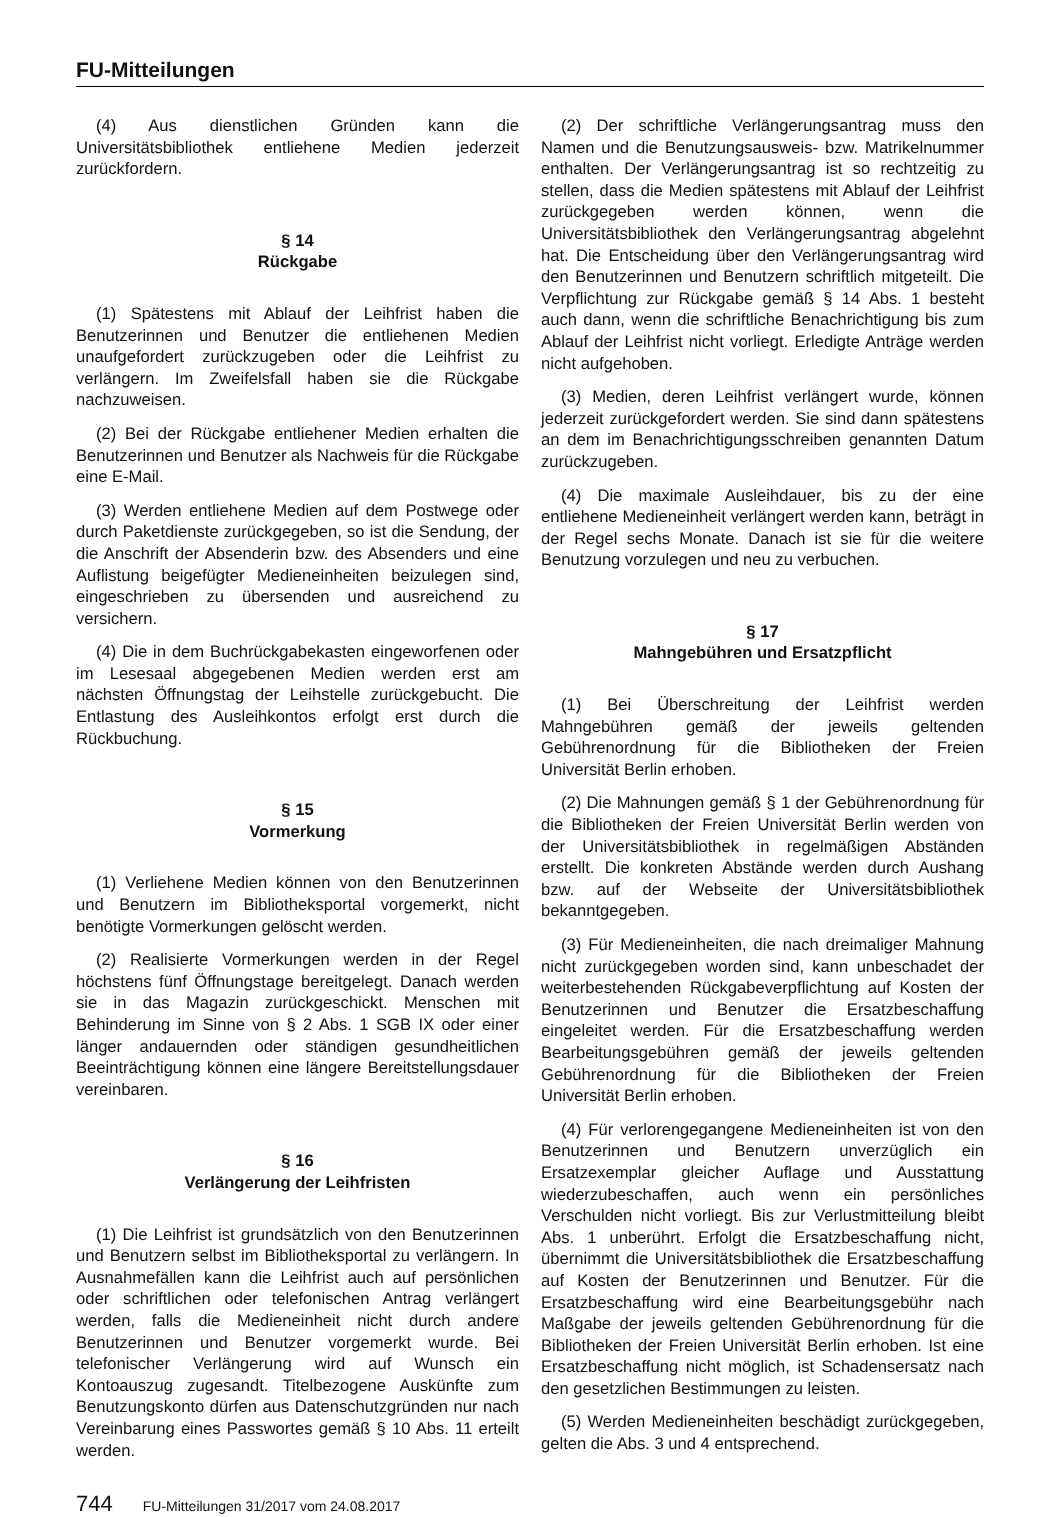FU-Mitteilungen
(4) Aus dienstlichen Gründen kann die Universitätsbibliothek entliehene Medien jederzeit zurückfordern.
§ 14
Rückgabe
(1) Spätestens mit Ablauf der Leihfrist haben die Benutzerinnen und Benutzer die entliehenen Medien unaufgefordert zurückzugeben oder die Leihfrist zu verlängern. Im Zweifelsfall haben sie die Rückgabe nachzuweisen.
(2) Bei der Rückgabe entliehener Medien erhalten die Benutzerinnen und Benutzer als Nachweis für die Rückgabe eine E-Mail.
(3) Werden entliehene Medien auf dem Postwege oder durch Paketdienste zurückgegeben, so ist die Sendung, der die Anschrift der Absenderin bzw. des Absenders und eine Auflistung beigefügter Medieneinheiten beizulegen sind, eingeschrieben zu übersenden und ausreichend zu versichern.
(4) Die in dem Buchrückgabekasten eingeworfenen oder im Lesesaal abgegebenen Medien werden erst am nächsten Öffnungstag der Leihstelle zurückgebucht. Die Entlastung des Ausleihkontos erfolgt erst durch die Rückbuchung.
§ 15
Vormerkung
(1) Verliehene Medien können von den Benutzerinnen und Benutzern im Bibliotheksportal vorgemerkt, nicht benötigte Vormerkungen gelöscht werden.
(2) Realisierte Vormerkungen werden in der Regel höchstens fünf Öffnungstage bereitgelegt. Danach werden sie in das Magazin zurückgeschickt. Menschen mit Behinderung im Sinne von § 2 Abs. 1 SGB IX oder einer länger andauernden oder ständigen gesundheitlichen Beeinträchtigung können eine längere Bereitstellungsdauer vereinbaren.
§ 16
Verlängerung der Leihfristen
(1) Die Leihfrist ist grundsätzlich von den Benutzerinnen und Benutzern selbst im Bibliotheksportal zu verlängern. In Ausnahmefällen kann die Leihfrist auch auf persönlichen oder schriftlichen oder telefonischen Antrag verlängert werden, falls die Medieneinheit nicht durch andere Benutzerinnen und Benutzer vorgemerkt wurde. Bei telefonischer Verlängerung wird auf Wunsch ein Kontoauszug zugesandt. Titelbezogene Auskünfte zum Benutzungskonto dürfen aus Datenschutzgründen nur nach Vereinbarung eines Passwortes gemäß § 10 Abs. 11 erteilt werden.
(2) Der schriftliche Verlängerungsantrag muss den Namen und die Benutzungsausweis- bzw. Matrikelnummer enthalten. Der Verlängerungsantrag ist so rechtzeitig zu stellen, dass die Medien spätestens mit Ablauf der Leihfrist zurückgegeben werden können, wenn die Universitätsbibliothek den Verlängerungsantrag abgelehnt hat. Die Entscheidung über den Verlängerungsantrag wird den Benutzerinnen und Benutzern schriftlich mitgeteilt. Die Verpflichtung zur Rückgabe gemäß § 14 Abs. 1 besteht auch dann, wenn die schriftliche Benachrichtigung bis zum Ablauf der Leihfrist nicht vorliegt. Erledigte Anträge werden nicht aufgehoben.
(3) Medien, deren Leihfrist verlängert wurde, können jederzeit zurückgefordert werden. Sie sind dann spätestens an dem im Benachrichtigungsschreiben genannten Datum zurückzugeben.
(4) Die maximale Ausleihdauer, bis zu der eine entliehene Medieneinheit verlängert werden kann, beträgt in der Regel sechs Monate. Danach ist sie für die weitere Benutzung vorzulegen und neu zu verbuchen.
§ 17
Mahngebühren und Ersatzpflicht
(1) Bei Überschreitung der Leihfrist werden Mahngebühren gemäß der jeweils geltenden Gebührenordnung für die Bibliotheken der Freien Universität Berlin erhoben.
(2) Die Mahnungen gemäß § 1 der Gebührenordnung für die Bibliotheken der Freien Universität Berlin werden von der Universitätsbibliothek in regelmäßigen Abständen erstellt. Die konkreten Abstände werden durch Aushang bzw. auf der Webseite der Universitätsbibliothek bekanntgegeben.
(3) Für Medieneinheiten, die nach dreimaliger Mahnung nicht zurückgegeben worden sind, kann unbeschadet der weiterbestehenden Rückgabeverpflichtung auf Kosten der Benutzerinnen und Benutzer die Ersatzbeschaffung eingeleitet werden. Für die Ersatzbeschaffung werden Bearbeitungsgebühren gemäß der jeweils geltenden Gebührenordnung für die Bibliotheken der Freien Universität Berlin erhoben.
(4) Für verlorengegangene Medieneinheiten ist von den Benutzerinnen und Benutzern unverzüglich ein Ersatzexemplar gleicher Auflage und Ausstattung wiederzubeschaffen, auch wenn ein persönliches Verschulden nicht vorliegt. Bis zur Verlustmitteilung bleibt Abs. 1 unberührt. Erfolgt die Ersatzbeschaffung nicht, übernimmt die Universitätsbibliothek die Ersatzbeschaffung auf Kosten der Benutzerinnen und Benutzer. Für die Ersatzbeschaffung wird eine Bearbeitungsgebühr nach Maßgabe der jeweils geltenden Gebührenordnung für die Bibliotheken der Freien Universität Berlin erhoben. Ist eine Ersatzbeschaffung nicht möglich, ist Schadensersatz nach den gesetzlichen Bestimmungen zu leisten.
(5) Werden Medieneinheiten beschädigt zurückgegeben, gelten die Abs. 3 und 4 entsprechend.
744 FU-Mitteilungen 31/2017 vom 24.08.2017